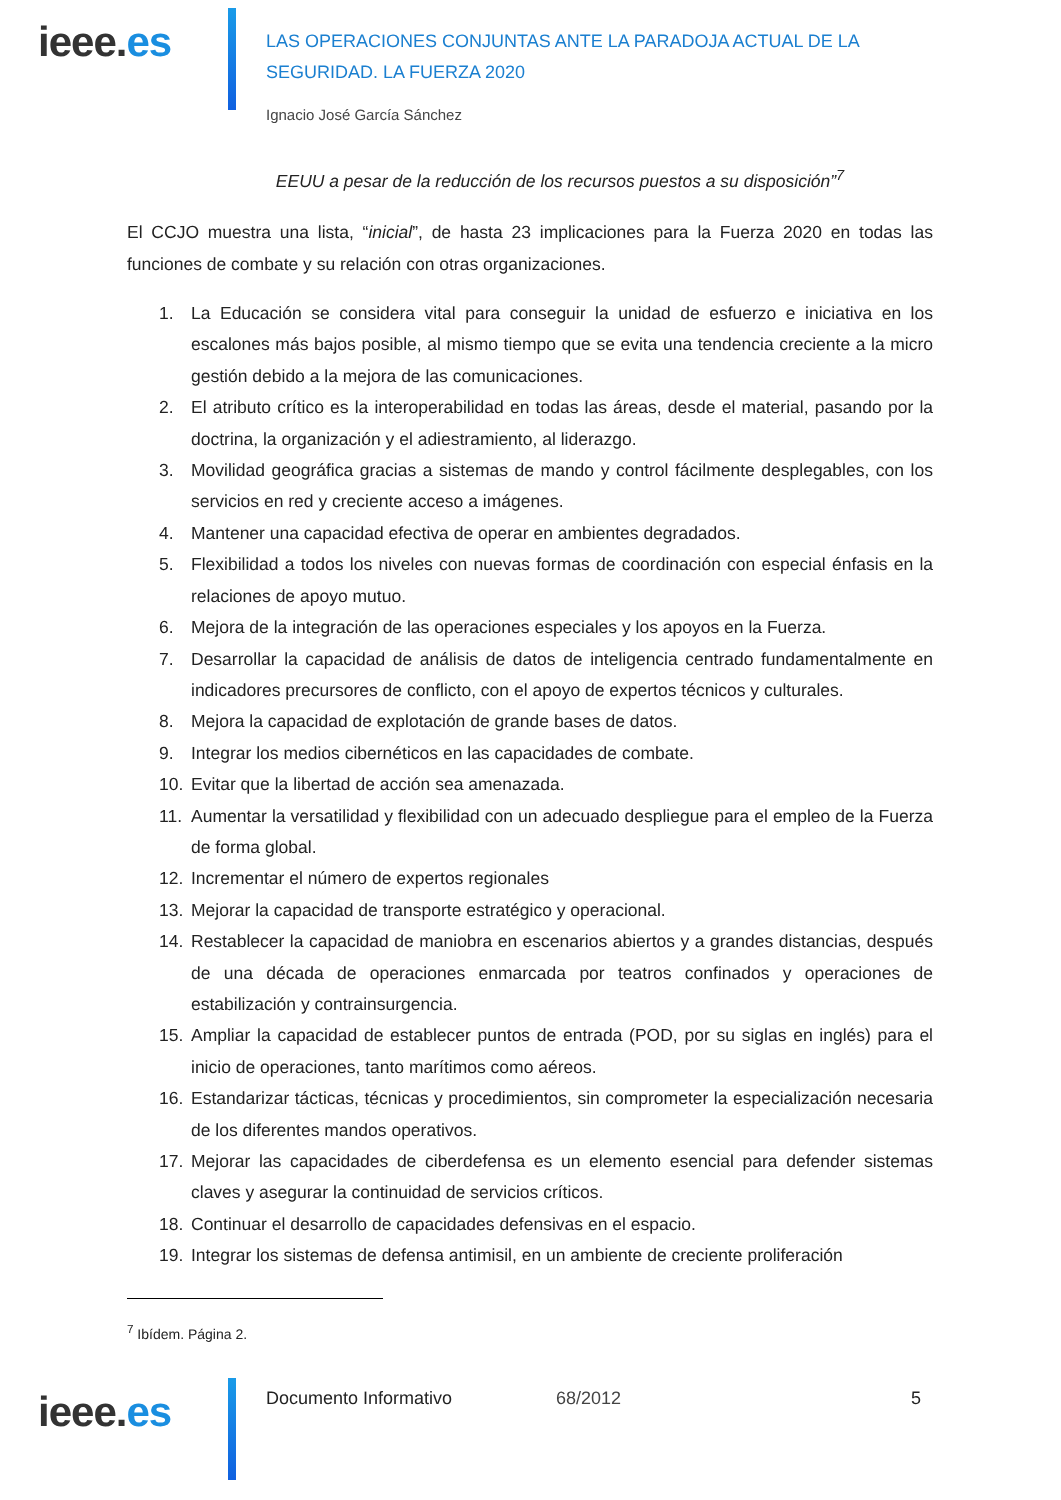ieee.es
LAS OPERACIONES CONJUNTAS ANTE LA PARADOJA ACTUAL DE LA
SEGURIDAD. LA FUERZA 2020
Ignacio José García Sánchez
EEUU a pesar de la reducción de los recursos puestos a su disposición”<sup>7</sup>
El CCJO muestra una lista, “inicial”, de hasta 23 implicaciones para la Fuerza 2020 en todas las funciones de combate y su relación con otras organizaciones.
1. La Educación se considera vital para conseguir la unidad de esfuerzo e iniciativa en los escalones más bajos posible, al mismo tiempo que se evita una tendencia creciente a la micro gestión debido a la mejora de las comunicaciones.
2. El atributo crítico es la interoperabilidad en todas las áreas, desde el material, pasando por la doctrina, la organización y el adiestramiento, al liderazgo.
3. Movilidad geográfica gracias a sistemas de mando y control fácilmente desplegables, con los servicios en red y creciente acceso a imágenes.
4. Mantener una capacidad efectiva de operar en ambientes degradados.
5. Flexibilidad a todos los niveles con nuevas formas de coordinación con especial énfasis en la relaciones de apoyo mutuo.
6. Mejora de la integración de las operaciones especiales y los apoyos en la Fuerza.
7. Desarrollar la capacidad de análisis de datos de inteligencia centrado fundamentalmente en indicadores precursores de conflicto, con el apoyo de expertos técnicos y culturales.
8. Mejora la capacidad de explotación de grande bases de datos.
9. Integrar los medios cibernéticos en las capacidades de combate.
10. Evitar que la libertad de acción sea amenazada.
11. Aumentar la versatilidad y flexibilidad con un adecuado despliegue para el empleo de la Fuerza de forma global.
12. Incrementar el número de expertos regionales
13. Mejorar la capacidad de transporte estratégico y operacional.
14. Restablecer la capacidad de maniobra en escenarios abiertos y a grandes distancias, después de una década de operaciones enmarcada por teatros confinados y operaciones de estabilización y contrainsurgencia.
15. Ampliar la capacidad de establecer puntos de entrada (POD, por su siglas en inglés) para el inicio de operaciones, tanto marítimos como aéreos.
16. Estandarizar tácticas, técnicas y procedimientos, sin comprometer la especialización necesaria de los diferentes mandos operativos.
17. Mejorar las capacidades de ciberdefensa es un elemento esencial para defender sistemas claves y asegurar la continuidad de servicios críticos.
18. Continuar el desarrollo de capacidades defensivas en el espacio.
19. Integrar los sistemas de defensa antimisil, en un ambiente de creciente proliferación
<sup>7</sup> Ibídem. Página 2.
ieee.es
Documento Informativo 68/2012 5